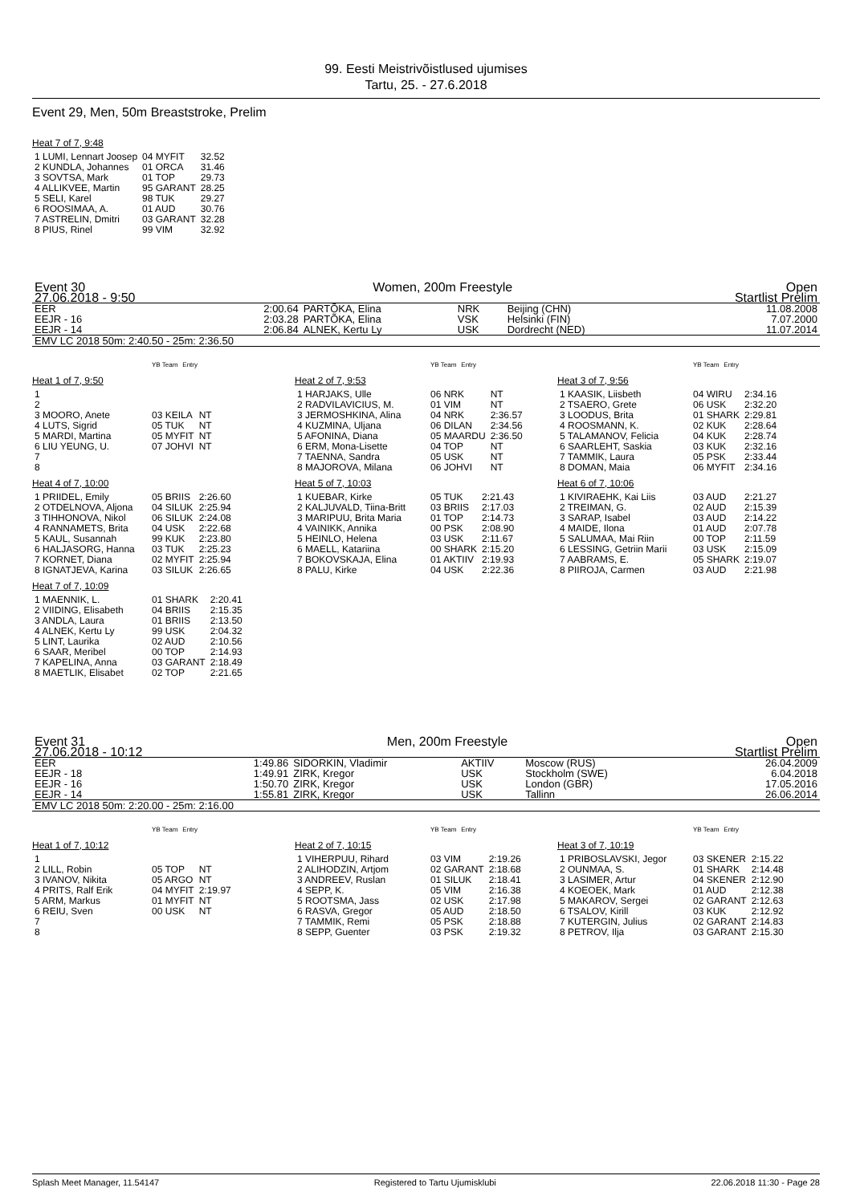99. Eesti Meistrivõistlused ujumises
Tartu, 25. - 27.6.2018
Event 29, Men, 50m Breaststroke, Prelim
Heat 7 of 7, 9:48
| 1 LUMI, Lennart Joosep | 04 MYFIT | 32.52 |
| 2 KUNDLA, Johannes | 01 ORCA | 31.46 |
| 3 SOVTSA, Mark | 01 TOP | 29.73 |
| 4 ALLIKVEE, Martin | 95 GARANT | 28.25 |
| 5 SELI, Karel | 98 TUK | 29.27 |
| 6 ROOSIMAA, A. | 01 AUD | 30.76 |
| 7 ASTRELIN, Dmitri | 03 GARANT | 32.28 |
| 8 PIUS, Rinel | 99 VIM | 32.92 |
| Event 30 | Women, 200m Freestyle | | | | Open |
| 27.06.2018 - 9:50 | | | | | Startlist Prelim |
| EER | 2:00.64 | PARTÕKA, Elina | NRK | Beijing (CHN) | 11.08.2008 |
| EEJR - 16 | 2:03.28 | PARTÕKA, Elina | VSK | Helsinki (FIN) | 7.07.2000 |
| EEJR - 14 | 2:06.84 | ALNEK, Kertu Ly | USK | Dordrecht (NED) | 11.07.2014 |
| EMV LC 2018 50m: 2:40.50 - 25m: 2:36.50 | | | | | |
| | YB Team | Entry |
Heat 1 of 7, 9:50
| 1 | | |
| 2 | | |
| 3 MOORO, Anete | 03 KEILA | NT |
| 4 LUTS, Sigrid | 05 TUK | NT |
| 5 MARDI, Martina | 05 MYFIT | NT |
| 6 LIU YEUNG, U. | 07 JOHVI | NT |
| 7 | | |
| 8 | | |
Heat 4 of 7, 10:00
| 1 PRIIDEL, Emily | 05 BRIIS | 2:26.60 |
| 2 OTDELNOVA, Aljona | 04 SILUK | 2:25.94 |
| 3 TIHHONOVA, Nikol | 06 SILUK | 2:24.08 |
| 4 RANNAMETS, Brita | 04 USK | 2:22.68 |
| 5 KAUL, Susannah | 99 KUK | 2:23.80 |
| 6 HALJASORG, Hanna | 03 TUK | 2:25.23 |
| 7 KORNET, Diana | 02 MYFIT | 2:25.94 |
| 8 IGNATJEVA, Karina | 03 SILUK | 2:26.65 |
Heat 7 of 7, 10:09
| 1 MAENNIK, L. | 01 SHARK | 2:20.41 |
| 2 VIIDING, Elisabeth | 04 BRIIS | 2:15.35 |
| 3 ANDLA, Laura | 01 BRIIS | 2:13.50 |
| 4 ALNEK, Kertu Ly | 99 USK | 2:04.32 |
| 5 LINT, Laurika | 02 AUD | 2:10.56 |
| 6 SAAR, Meribel | 00 TOP | 2:14.93 |
| 7 KAPELINA, Anna | 03 GARANT | 2:18.49 |
| 8 MAETLIK, Elisabet | 02 TOP | 2:21.65 |
| | YB Team | Entry |
Heat 2 of 7, 9:53
| 1 HARJAKS, Ulle | 06 NRK | NT |
| 2 RADVILAVICIUS, M. | 01 VIM | NT |
| 3 JERMOSHKINA, Alina | 04 NRK | 2:36.57 |
| 4 KUZMINA, Uljana | 06 DILAN | 2:34.56 |
| 5 AFONINA, Diana | 05 MAARDU | 2:36.50 |
| 6 ERM, Mona-Lisette | 04 TOP | NT |
| 7 TAENNA, Sandra | 05 USK | NT |
| 8 MAJOROVA, Milana | 06 JOHVI | NT |
Heat 5 of 7, 10:03
| 1 KUEBAR, Kirke | 05 TUK | 2:21.43 |
| 2 KALJUVALD, Tiina-Britt | 03 BRIIS | 2:17.03 |
| 3 MARIPUU, Brita Maria | 01 TOP | 2:14.73 |
| 4 VAINIKK, Annika | 00 PSK | 2:08.90 |
| 5 HEINLO, Helena | 03 USK | 2:11.67 |
| 6 MAELL, Katariina | 00 SHARK | 2:15.20 |
| 7 BOKOVSKAJA, Elina | 01 AKTIIV | 2:19.93 |
| 8 PALU, Kirke | 04 USK | 2:22.36 |
| | YB Team | Entry |
Heat 3 of 7, 9:56
| 1 KAASIK, Liisbeth | 04 WIRU | 2:34.16 |
| 2 TSAERO, Grete | 06 USK | 2:32.20 |
| 3 LOODUS, Brita | 01 SHARK | 2:29.81 |
| 4 ROOSMANN, K. | 02 KUK | 2:28.64 |
| 5 TALAMANOV, Felicia | 04 KUK | 2:28.74 |
| 6 SAARLEHT, Saskia | 03 KUK | 2:32.16 |
| 7 TAMMIK, Laura | 05 PSK | 2:33.44 |
| 8 DOMAN, Maia | 06 MYFIT | 2:34.16 |
Heat 6 of 7, 10:06
| 1 KIVIRAEHK, Kai Liis | 03 AUD | 2:21.27 |
| 2 TREIMAN, G. | 02 AUD | 2:15.39 |
| 3 SARAP, Isabel | 03 AUD | 2:14.22 |
| 4 MAIDE, Ilona | 01 AUD | 2:07.78 |
| 5 SALUMAA, Mai Riin | 00 TOP | 2:11.59 |
| 6 LESSING, Getriin Marii | 03 USK | 2:15.09 |
| 7 AABRAMS, E. | 05 SHARK | 2:19.07 |
| 8 PIIROJA, Carmen | 03 AUD | 2:21.98 |
| Event 31 | Men, 200m Freestyle | | | | Open |
| 27.06.2018 - 10:12 | | | | | Startlist Prelim |
| EER | 1:49.86 | SIDORKIN, Vladimir | AKTIIV | Moscow (RUS) | 26.04.2009 |
| EEJR - 18 | 1:49.91 | ZIRK, Kregor | USK | Stockholm (SWE) | 6.04.2018 |
| EEJR - 16 | 1:50.70 | ZIRK, Kregor | USK | London (GBR) | 17.05.2016 |
| EEJR - 14 | 1:55.81 | ZIRK, Kregor | USK | Tallinn | 26.06.2014 |
| EMV LC 2018 50m: 2:20.00 - 25m: 2:16.00 | | | | | |
| | YB Team | Entry |
Heat 1 of 7, 10:12
| 1 | | |
| 2 LILL, Robin | 05 TOP | NT |
| 3 IVANOV, Nikita | 05 ARGO | NT |
| 4 PRITS, Ralf Erik | 04 MYFIT | 2:19.97 |
| 5 ARM, Markus | 01 MYFIT | NT |
| 6 REIU, Sven | 00 USK | NT |
| 7 | | |
| 8 | | |
| | YB Team | Entry |
Heat 2 of 7, 10:15
| 1 VIHERPUU, Rihard | 03 VIM | 2:19.26 |
| 2 ALIHODZIN, Artjom | 02 GARANT | 2:18.68 |
| 3 ANDREEV, Ruslan | 01 SILUK | 2:18.41 |
| 4 SEPP, K. | 05 VIM | 2:16.38 |
| 5 ROOTSMA, Jass | 02 USK | 2:17.98 |
| 6 RASVA, Gregor | 05 AUD | 2:18.50 |
| 7 TAMMIK, Remi | 05 PSK | 2:18.88 |
| 8 SEPP, Guenter | 03 PSK | 2:19.32 |
| | YB Team | Entry |
Heat 3 of 7, 10:19
| 1 PRIBOSLAVSKI, Jegor | 03 SKENER | 2:15.22 |
| 2 OUNMAA, S. | 01 SHARK | 2:14.48 |
| 3 LASIMER, Artur | 04 SKENER | 2:12.90 |
| 4 KOEOEK, Mark | 01 AUD | 2:12.38 |
| 5 MAKAROV, Sergei | 02 GARANT | 2:12.63 |
| 6 TSALOV, Kirill | 03 KUK | 2:12.92 |
| 7 KUTERGIN, Julius | 02 GARANT | 2:14.83 |
| 8 PETROV, Ilja | 03 GARANT | 2:15.30 |
Splash Meet Manager, 11.54147 Registered to Tartu Ujumisklubi 22.06.2018 11:30 - Page 28